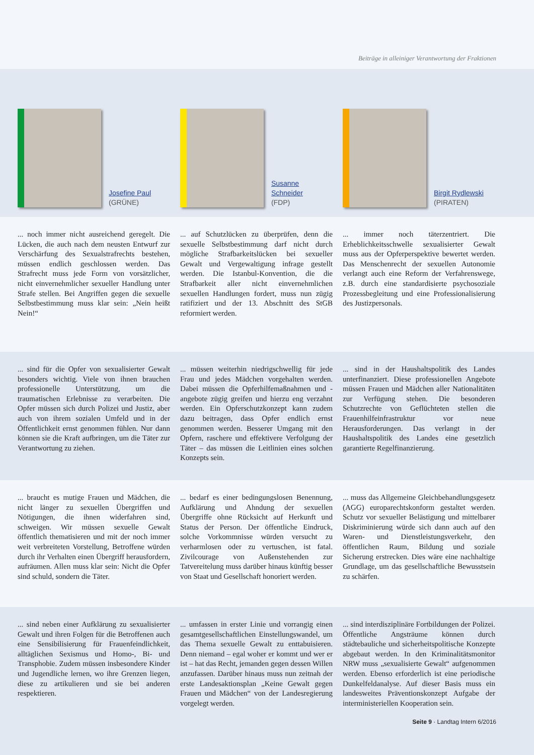Beiträge in alleiniger Verantwortung der Fraktionen
Josefine Paul
(GRÜNE)
Susanne Schneider
(FDP)
Birgit Rydlewski
(PIRATEN)
... noch immer nicht ausreichend geregelt. Die Lücken, die auch nach dem neusten Entwurf zur Verschärfung des Sexualstrafrechts bestehen, müssen endlich geschlossen werden. Das Strafrecht muss jede Form von vorsätzlicher, nicht einvernehmlicher sexueller Handlung unter Strafe stellen. Bei Angriffen gegen die sexuelle Selbstbestimmung muss klar sein: „Nein heißt Nein!“
... auf Schutzlücken zu überprüfen, denn die sexuelle Selbstbestimmung darf nicht durch mögliche Strafbarkeitslücken bei sexueller Gewalt und Vergewaltigung infrage gestellt werden. Die Istanbul-Konvention, die die Strafbarkeit aller nicht einvernehmlichen sexuellen Handlungen fordert, muss nun zügig ratifiziert und der 13. Abschnitt des StGB reformiert werden.
... immer noch täterzentriert. Die Erheblichkeitsschwelle sexualisierter Gewalt muss aus der Opferperspektive bewertet werden. Das Menschenrecht der sexuellen Autonomie verlangt auch eine Reform der Verfahrenswege, z.B. durch eine standardisierte psychosoziale Prozessbegleitung und eine Professionalisierung des Justizpersonals.
... sind für die Opfer von sexualisierter Gewalt besonders wichtig. Viele von ihnen brauchen professionelle Unterstützung, um die traumatischen Erlebnisse zu verarbeiten. Die Opfer müssen sich durch Polizei und Justiz, aber auch von ihrem sozialen Umfeld und in der Öffentlichkeit ernst genommen fühlen. Nur dann können sie die Kraft aufbringen, um die Täter zur Verantwortung zu ziehen.
... müssen weiterhin niedrigschwellig für jede Frau und jedes Mädchen vorgehalten werden. Dabei müssen die Opferhilfemaßnahmen und -angebote zügig greifen und hierzu eng verzahnt werden. Ein Opferschutzkonzept kann zudem dazu beitragen, dass Opfer endlich ernst genommen werden. Besserer Umgang mit den Opfern, raschere und effektivere Verfolgung der Täter – das müssen die Leitlinien eines solchen Konzepts sein.
... sind in der Haushaltspolitik des Landes unterfinanziert. Diese professionellen Angebote müssen Frauen und Mädchen aller Nationalitäten zur Verfügung stehen. Die besonderen Schutzrechte von Geflüchteten stellen die Frauenhilfeinfrastruktur vor neue Herausforderungen. Das verlangt in der Haushaltspolitik des Landes eine gesetzlich garantierte Regelfinanzierung.
... braucht es mutige Frauen und Mädchen, die nicht länger zu sexuellen Übergriffen und Nötigungen, die ihnen widerfahren sind, schweigen. Wir müssen sexuelle Gewalt öffentlich thematisieren und mit der noch immer weit verbreiteten Vorstellung, Betroffene würden durch ihr Verhalten einen Übergriff herausfordern, aufräumen. Allen muss klar sein: Nicht die Opfer sind schuld, sondern die Täter.
... bedarf es einer bedingungslosen Benennung, Aufklärung und Ahndung der sexuellen Übergriffe ohne Rücksicht auf Herkunft und Status der Person. Der öffentliche Eindruck, solche Vorkommnisse würden versucht zu verharmlosen oder zu vertuschen, ist fatal. Zivilcourage von Außenstehenden zur Tatvereitelung muss darüber hinaus künftig besser von Staat und Gesellschaft honoriert werden.
... muss das Allgemeine Gleichbehandlungsgesetz (AGG) europarechtskonform gestaltet werden. Schutz vor sexueller Belästigung und mittelbarer Diskriminierung würde sich dann auch auf den Waren- und Dienstleistungsverkehr, den öffentlichen Raum, Bildung und soziale Sicherung erstrecken. Dies wäre eine nachhaltige Grundlage, um das gesellschaftliche Bewusstsein zu schärfen.
... sind neben einer Aufklärung zu sexualisierter Gewalt und ihren Folgen für die Betroffenen auch eine Sensibilisierung für Frauenfeindlichkeit, alltäglichen Sexismus und Homo-, Bi- und Transphobie. Zudem müssen insbesondere Kinder und Jugendliche lernen, wo ihre Grenzen liegen, diese zu artikulieren und sie bei anderen respektieren.
... umfassen in erster Linie und vorrangig einen gesamtgesellschaftlichen Einstellungswandel, um das Thema sexuelle Gewalt zu enttabuisieren. Denn niemand – egal woher er kommt und wer er ist – hat das Recht, jemanden gegen dessen Willen anzufassen. Darüber hinaus muss nun zeitnah der erste Landesaktionsplan „Keine Gewalt gegen Frauen und Mädchen“ von der Landesregierung vorgelegt werden.
... sind interdisziplinäre Fortbildungen der Polizei. Öffentliche Angsträume können durch städtebauliche und sicherheitspolitische Konzepte abgebaut werden. In den Kriminalitätsmonitor NRW muss „sexualisierte Gewalt“ aufgenommen werden. Ebenso erforderlich ist eine periodische Dunkelfeldanalyse. Auf dieser Basis muss ein landesweites Präventionskonzept Aufgabe der interministeriellen Kooperation sein.
Seite 9 · Landtag Intern 6/2016